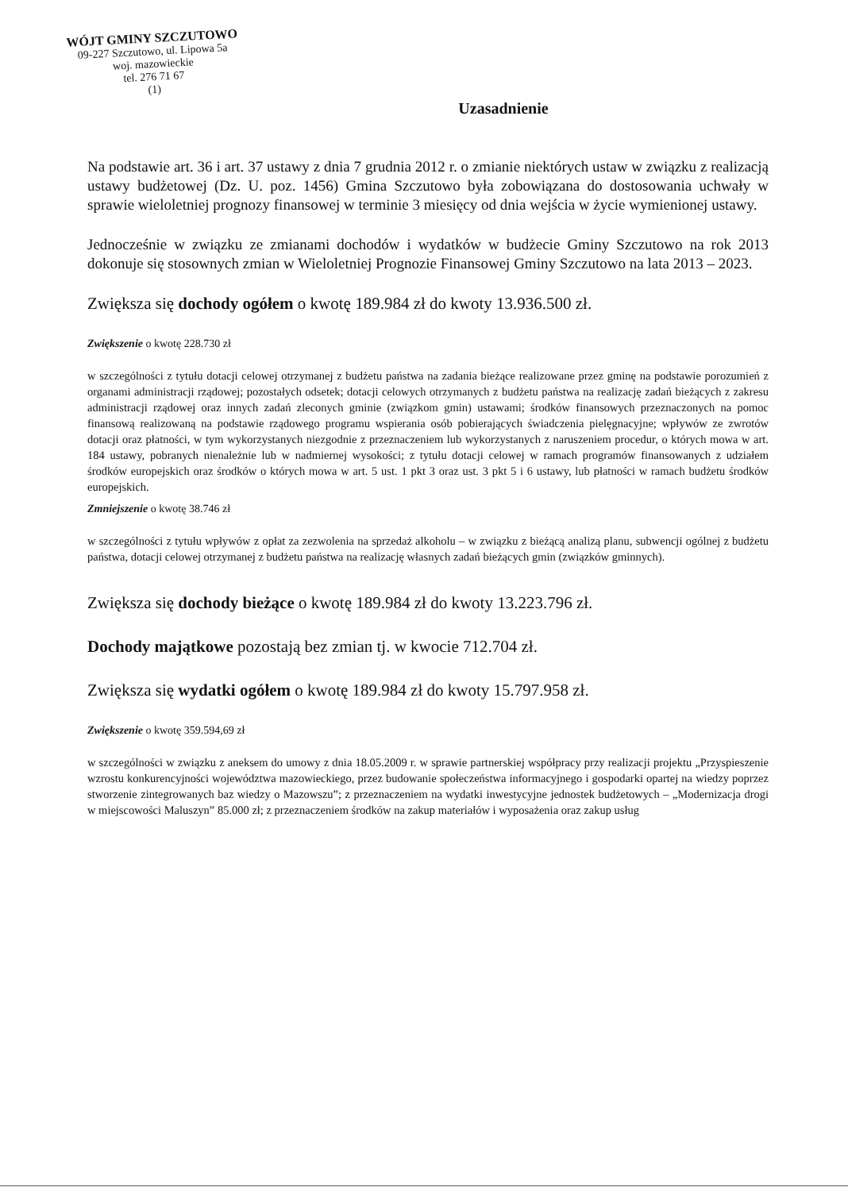WÓJT GMINY SZCZUTOWO
09-227 Szczutowo, ul. Lipowa 5a
woj. mazowieckie
tel. 276 71 67
(1)
Uzasadnienie
Na podstawie art. 36 i art. 37 ustawy z dnia 7 grudnia 2012 r. o zmianie niektórych ustaw w związku z realizacją ustawy budżetowej (Dz. U. poz. 1456) Gmina Szczutowo była zobowiązana do dostosowania uchwały w sprawie wieloletniej prognozy finansowej w terminie 3 miesięcy od dnia wejścia w życie wymienionej ustawy.
Jednocześnie w związku ze zmianami dochodów i wydatków w budżecie Gminy Szczutowo na rok 2013 dokonuje się stosownych zmian w Wieloletniej Prognozie Finansowej Gminy Szczutowo na lata 2013 – 2023.
Zwiększa się dochody ogółem o kwotę 189.984 zł do kwoty 13.936.500 zł.
Zwiększenie o kwotę 228.730 zł
w szczególności z tytułu dotacji celowej otrzymanej z budżetu państwa na zadania bieżące realizowane przez gminę na podstawie porozumień z organami administracji rządowej; pozostałych odsetek; dotacji celowych otrzymanych z budżetu państwa na realizację zadań bieżących z zakresu administracji rządowej oraz innych zadań zleconych gminie (związkom gmin) ustawami; środków finansowych przeznaczonych na pomoc finansową realizowaną na podstawie rządowego programu wspierania osób pobierających świadczenia pielęgnacyjne; wpływów ze zwrotów dotacji oraz płatności, w tym wykorzystanych niezgodnie z przeznaczeniem lub wykorzystanych z naruszeniem procedur, o których mowa w art. 184 ustawy, pobranych nienależnie lub w nadmiernej wysokości; z tytułu dotacji celowej w ramach programów finansowanych z udziałem środków europejskich oraz środków o których mowa w art. 5 ust. 1 pkt 3 oraz ust. 3 pkt 5 i 6 ustawy, lub płatności w ramach budżetu środków europejskich.
Zmniejszenie o kwotę 38.746 zł
w szczególności z tytułu wpływów z opłat za zezwolenia na sprzedaż alkoholu – w związku z bieżącą analizą planu, subwencji ogólnej z budżetu państwa, dotacji celowej otrzymanej z budżetu państwa na realizację własnych zadań bieżących gmin (związków gminnych).
Zwiększa się dochody bieżące o kwotę 189.984 zł do kwoty 13.223.796 zł.
Dochody majątkowe pozostają bez zmian tj. w kwocie 712.704 zł.
Zwiększa się wydatki ogółem o kwotę 189.984 zł do kwoty 15.797.958 zł.
Zwiększenie o kwotę 359.594,69 zł
w szczególności w związku z aneksem do umowy z dnia 18.05.2009 r. w sprawie partnerskiej współpracy przy realizacji projektu „Przyspieszenie wzrostu konkurencyjności województwa mazowieckiego, przez budowanie społeczeństwa informacyjnego i gospodarki opartej na wiedzy poprzez stworzenie zintegrowanych baz wiedzy o Mazowszu”; z przeznaczeniem na wydatki inwestycyjne jednostek budżetowych – „Modernizacja drogi w miejscowości Maluszyn” 85.000 zł; z przeznaczeniem środków na zakup materiałów i wyposażenia oraz zakup usług